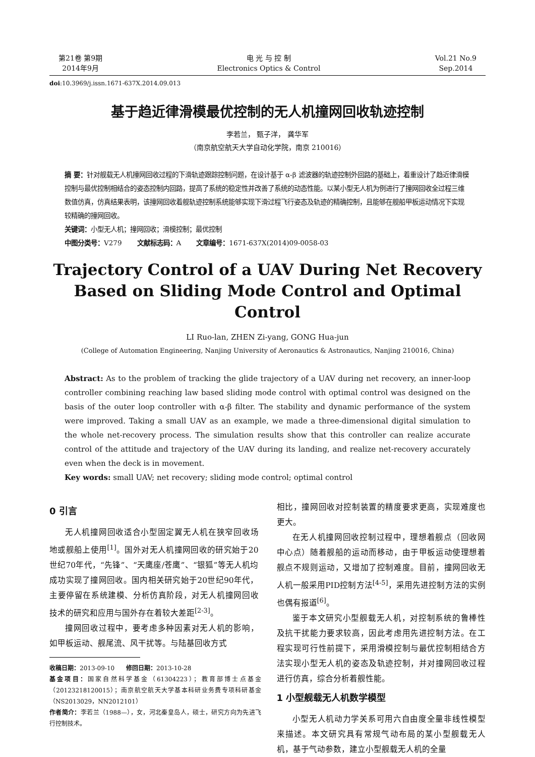第21卷 第9期
2014年9月
电 光 与 控 制
Electronics Optics & Control
Vol.21 No.9
Sep.2014
doi:10.3969/j.issn.1671-637X.2014.09.013
基于趋近律滑模最优控制的无人机撞网回收轨迹控制
李若兰， 甄子洋， 龚华军
（南京航空航天大学自动化学院，南京 210016）
摘 要：针对舰载无人机撞网回收过程的下滑轨迹跟踪控制问题，在设计基于 α-β 滤波器的轨迹控制外回路的基础上，着重设计了趋近律滑模控制与最优控制相结合的姿态控制内回路，提高了系统的稳定性并改善了系统的动态性能。以某小型无人机为例进行了撞网回收全过程三维数值仿真，仿真结果表明，该撞网回收着舰轨迹控制系统能够实现下滑过程飞行姿态及轨迹的精确控制，且能够在舰船甲板运动情况下实现较精确的撞网回收。
关键词：小型无人机；撞网回收；滑模控制；最优控制
中图分类号：V279 文献标志码：A 文章编号：1671-637X(2014)09-0058-03
Trajectory Control of a UAV During Net Recovery
Based on Sliding Mode Control and Optimal Control
LI Ruo-lan, ZHEN Zi-yang, GONG Hua-jun
(College of Automation Engineering, Nanjing University of Aeronautics & Astronautics, Nanjing 210016, China)
Abstract: As to the problem of tracking the glide trajectory of a UAV during net recovery, an inner-loop controller combining reaching law based sliding mode control with optimal control was designed on the basis of the outer loop controller with α-β filter. The stability and dynamic performance of the system were improved. Taking a small UAV as an example, we made a three-dimensional digital simulation to the whole net-recovery process. The simulation results show that this controller can realize accurate control of the attitude and trajectory of the UAV during its landing, and realize net-recovery accurately even when the deck is in movement.
Key words: small UAV; net recovery; sliding mode control; optimal control
0 引言
无人机撞网回收适合小型固定翼无人机在狭窄回收场地或舰船上使用<sup>[1]</sup>。国外对无人机撞网回收的研究始于20世纪70年代，“先锋”、“天鹰座/苍鹰”、“银狐”等无人机均成功实现了撞网回收。国内相关研究始于20世纪90年代，主要停留在系统建模、分析仿真阶段，对无人机撞网回收技术的研究和应用与国外存在着较大差距<sup>[2-3]</sup>。
撞网回收过程中，要考虑多种因素对无人机的影响，如甲板运动、舰尾流、风干扰等。与陆基回收方式
收稿日期：2013-09-10 修回日期：2013-10-28
基金项目：国家自然科学基金（61304223）；教育部博士点基金（20123218120015）；南京航空航天大学基本科研业务费专项科研基金（NS2013029，NN2012101）
作者简介：李若兰（1988—），女，河北秦皇岛人，硕士，研究方向为先进飞行控制技术。
相比，撞网回收对控制装置的精度要求更高，实现难度也更大。
在无人机撞网回收控制过程中，理想着舰点（回收网中心点）随着舰船的运动而移动，由于甲板运动使理想着舰点不规则运动，又增加了控制难度。目前，撞网回收无人机一般采用PID控制方法<sup>[4-5]</sup>，采用先进控制方法的实例也偶有报道<sup>[6]</sup>。
鉴于本文研究小型舰载无人机，对控制系统的鲁棒性及抗干扰能力要求较高，因此考虑用先进控制方法。在工程实现可行性前提下，采用滑模控制与最优控制相结合方法实现小型无人机的姿态及轨迹控制，并对撞网回收过程进行仿真，综合分析着舰性能。
1 小型舰载无人机数学模型
小型无人机动力学关系可用六自由度全量非线性模型来描述。本文研究具有常规气动布局的某小型舰载无人机，基于气动参数，建立小型舰载无人机的全量